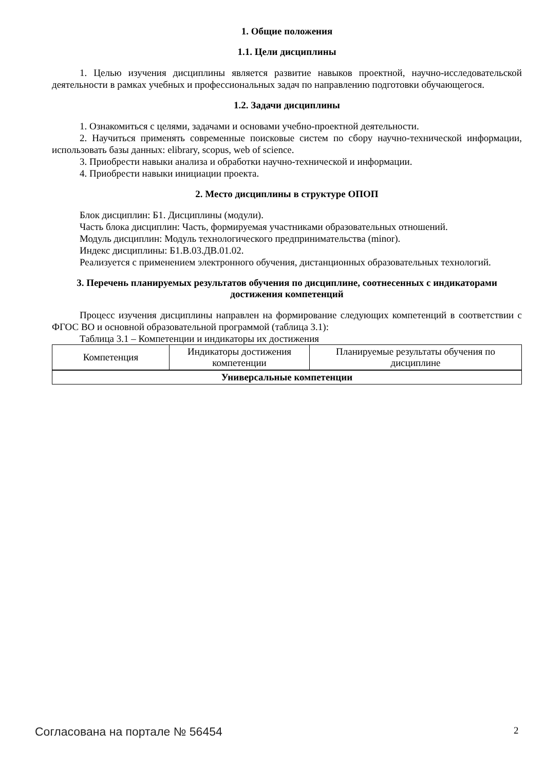1. Общие положения
1.1. Цели дисциплины
1. Целью изучения дисциплины является развитие навыков проектной, научно-исследовательской деятельности в рамках учебных и профессиональных задач по направлению подготовки обучающегося.
1.2. Задачи дисциплины
1. Ознакомиться с целями, задачами и основами учебно-проектной деятельности.
2. Научиться применять современные поисковые систем по сбору научно-технической информации, использовать базы данных: elibrary, scopus, web of science.
3. Приобрести навыки анализа и обработки научно-технической и информации.
4. Приобрести навыки инициации проекта.
2. Место дисциплины в структуре ОПОП
Блок дисциплин: Б1. Дисциплины (модули).
Часть блока дисциплин: Часть, формируемая участниками образовательных отношений.
Модуль дисциплин: Модуль технологического предпринимательства (minor).
Индекс дисциплины: Б1.В.03.ДВ.01.02.
Реализуется с применением электронного обучения, дистанционных образовательных технологий.
3. Перечень планируемых результатов обучения по дисциплине, соотнесенных с индикаторами достижения компетенций
Процесс изучения дисциплины направлен на формирование следующих компетенций в соответствии с ФГОС ВО и основной образовательной программой (таблица 3.1):
Таблица 3.1 – Компетенции и индикаторы их достижения
| Компетенция | Индикаторы достижения компетенции | Планируемые результаты обучения по дисциплине |
| --- | --- | --- |
| Универсальные компетенции | | |
Согласована на портале № 56454 2